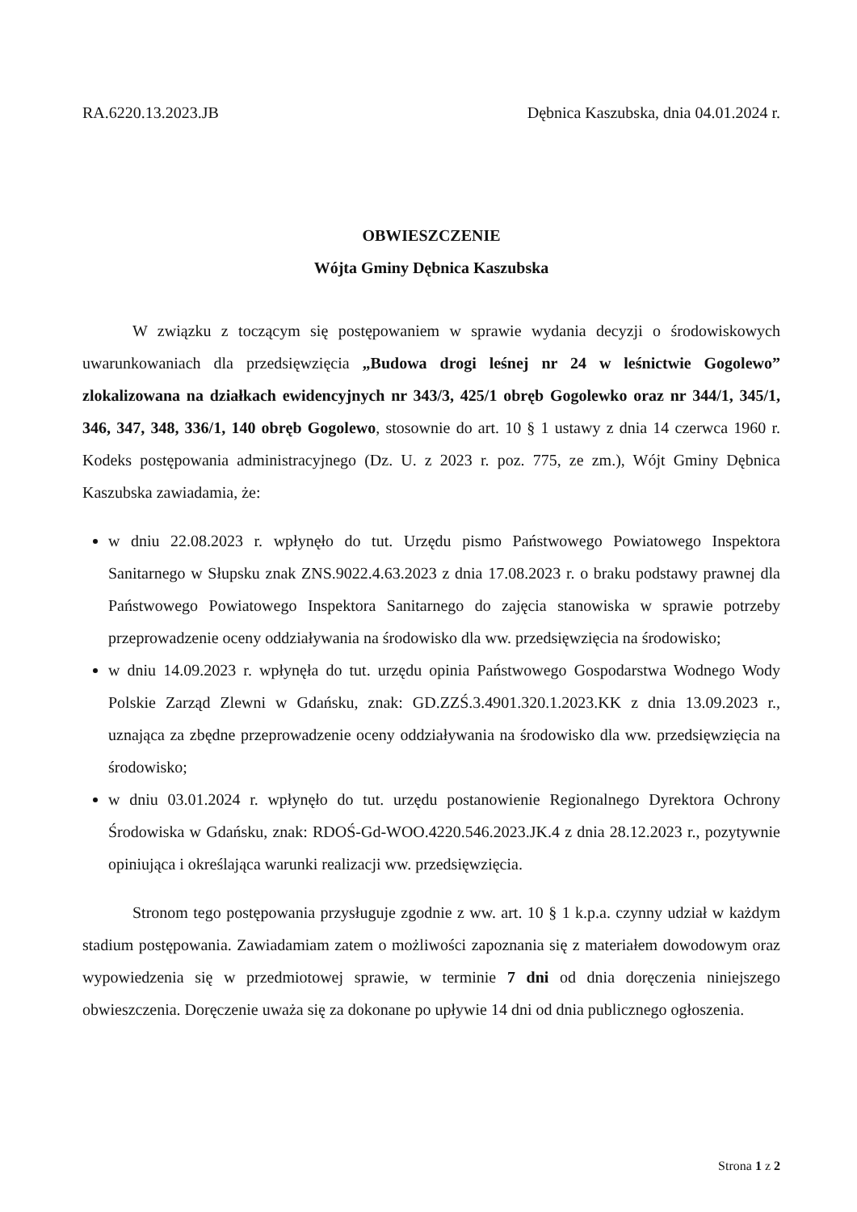RA.6220.13.2023.JB Dębnica Kaszubska, dnia 04.01.2024 r.
OBWIESZCZENIE
Wójta Gminy Dębnica Kaszubska
W związku z toczącym się postępowaniem w sprawie wydania decyzji o środowiskowych uwarunkowaniach dla przedsięwzięcia „Budowa drogi leśnej nr 24 w leśnictwie Gogolewo” zlokalizowana na działkach ewidencyjnych nr 343/3, 425/1 obręb Gogolewko oraz nr 344/1, 345/1, 346, 347, 348, 336/1, 140 obręb Gogolewo, stosownie do art. 10 § 1 ustawy z dnia 14 czerwca 1960 r. Kodeks postępowania administracyjnego (Dz. U. z 2023 r. poz. 775, ze zm.), Wójt Gminy Dębnica Kaszubska zawiadamia, że:
w dniu 22.08.2023 r. wpłynęło do tut. Urzędu pismo Państwowego Powiatowego Inspektora Sanitarnego w Słupsku znak ZNS.9022.4.63.2023 z dnia 17.08.2023 r. o braku podstawy prawnej dla Państwowego Powiatowego Inspektora Sanitarnego do zajęcia stanowiska w sprawie potrzeby przeprowadzenie oceny oddziaływania na środowisko dla ww. przedsięwzięcia na środowisko;
w dniu 14.09.2023 r. wpłynęła do tut. urzędu opinia Państwowego Gospodarstwa Wodnego Wody Polskie Zarząd Zlewni w Gdańsku, znak: GD.ZZŚ.3.4901.320.1.2023.KK z dnia 13.09.2023 r., uznająca za zbędne przeprowadzenie oceny oddziaływania na środowisko dla ww. przedsięwzięcia na środowisko;
w dniu 03.01.2024 r. wpłynęło do tut. urzędu postanowienie Regionalnego Dyrektora Ochrony Środowiska w Gdańsku, znak: RDOŚ-Gd-WOO.4220.546.2023.JK.4 z dnia 28.12.2023 r., pozytywnie opiniująca i określająca warunki realizacji ww. przedsięwzięcia.
Stronom tego postępowania przysługuje zgodnie z ww. art. 10 § 1 k.p.a. czynny udział w każdym stadium postępowania. Zawiadamiam zatem o możliwości zapoznania się z materiałem dowodowym oraz wypowiedzenia się w przedmiotowej sprawie, w terminie 7 dni od dnia doręczenia niniejszego obwieszczenia. Doręczenie uważa się za dokonane po upływie 14 dni od dnia publicznego ogłoszenia.
Strona 1 z 2